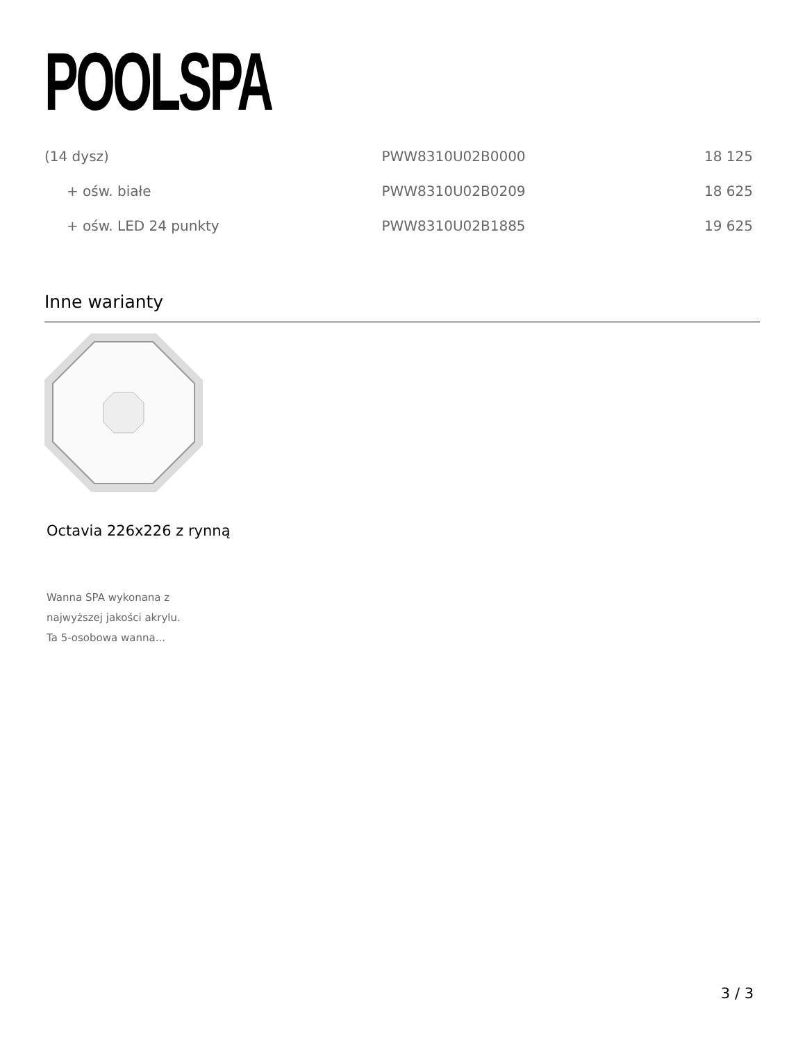POOLSPA
| (14 dysz) | PWW8310U02B0000 | 18 125 |
| + ośw. białe | PWW8310U02B0209 | 18 625 |
| + ośw. LED 24 punkty | PWW8310U02B1885 | 19 625 |
Inne warianty
Octavia 226x226 z rynną
Wanna SPA wykonana z
najwyższej jakości akrylu.
Ta 5-osobowa wanna...
3 / 3